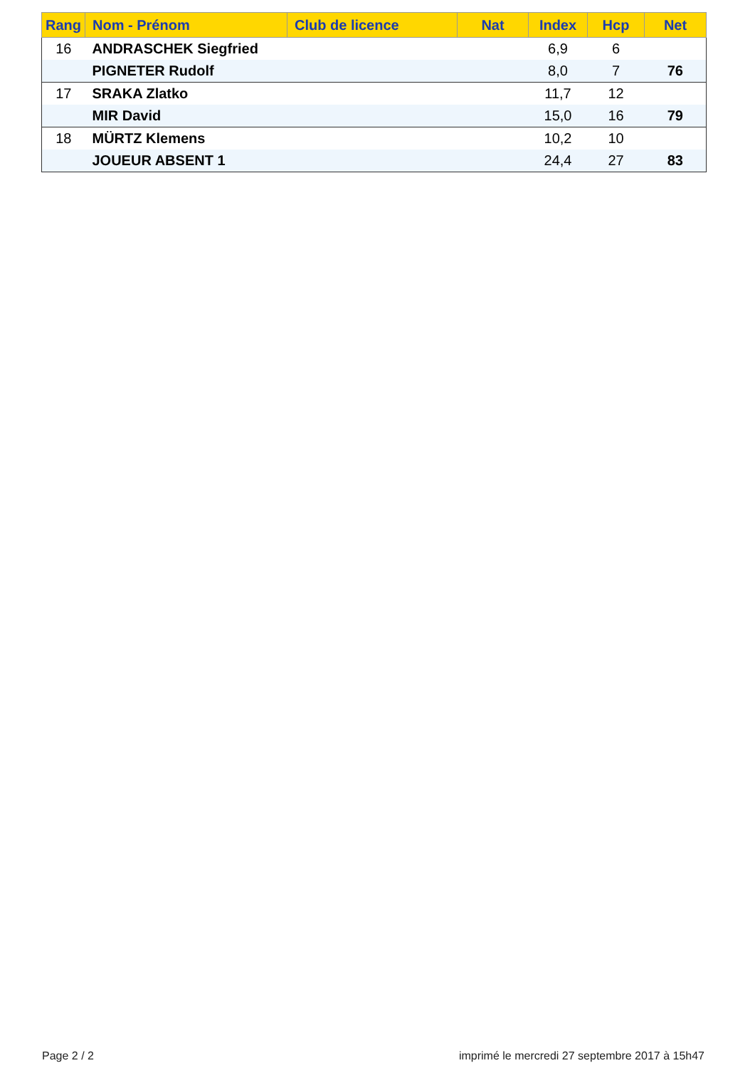| Rang | Nom - Prénom | Club de licence | Nat | Index | Hcp | Net |
| --- | --- | --- | --- | --- | --- | --- |
| 16 | ANDRASCHEK Siegfried | | | 6,9 | 6 | |
| | PIGNETER Rudolf | | | 8,0 | 7 | 76 |
| 17 | SRAKA Zlatko | | | 11,7 | 12 | |
| | MIR David | | | 15,0 | 16 | 79 |
| 18 | MÜRTZ Klemens | | | 10,2 | 10 | |
| | JOUEUR ABSENT 1 | | | 24,4 | 27 | 83 |
Page 2 / 2
imprimé le mercredi 27 septembre 2017 à 15h47